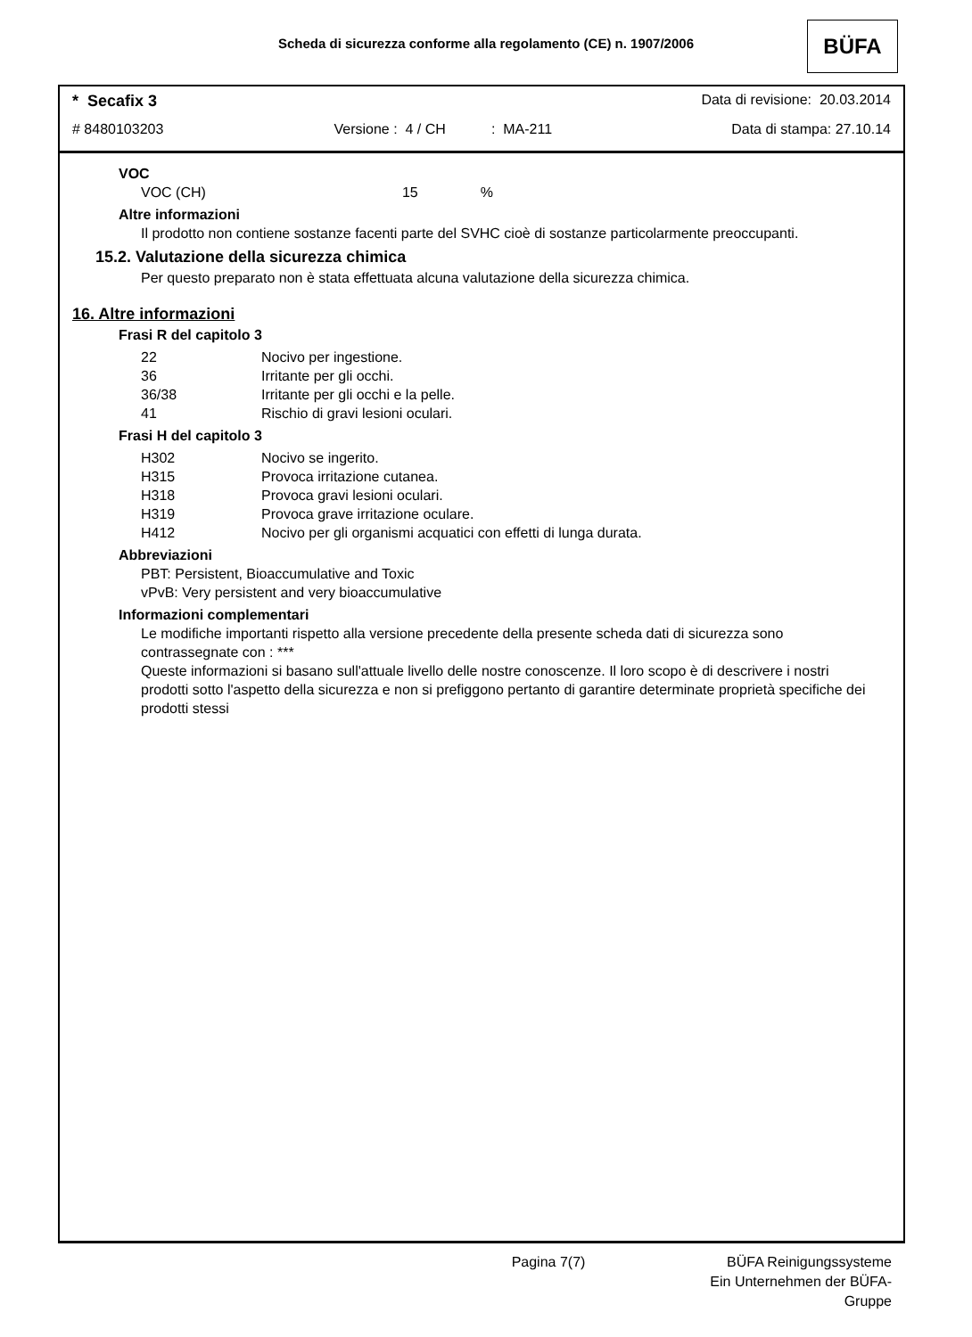Scheda di sicurezza conforme alla regolamento (CE) n. 1907/2006 BÜFA
* Secafix 3 Data di revisione: 20.03.2014
# 8480103203 Versione : 4 / CH: MA-211 Data di stampa: 27.10.14
VOC
VOC (CH) 15%
Altre informazioni
Il prodotto non contiene sostanze facenti parte del SVHC cioè di sostanze particolarmente preoccupanti.
15.2. Valutazione della sicurezza chimica
Per questo preparato non è stata effettuata alcuna valutazione della sicurezza chimica.
16. Altre informazioni
Frasi R del capitolo 3
| 22 | Nocivo per ingestione. |
| 36 | Irritante per gli occhi. |
| 36/38 | Irritante per gli occhi e la pelle. |
| 41 | Rischio di gravi lesioni oculari. |
Frasi H del capitolo 3
| H302 | Nocivo se ingerito. |
| H315 | Provoca irritazione cutanea. |
| H318 | Provoca gravi lesioni oculari. |
| H319 | Provoca grave irritazione oculare. |
| H412 | Nocivo per gli organismi acquatici con effetti di lunga durata. |
Abbreviazioni
PBT: Persistent, Bioaccumulative and Toxic
vPvB: Very persistent and very bioaccumulative
Informazioni complementari
Le modifiche importanti rispetto alla versione precedente della presente scheda dati di sicurezza sono contrassegnate con : ***
Queste informazioni si basano sull'attuale livello delle nostre conoscenze. Il loro scopo è di descrivere i nostri prodotti sotto l'aspetto della sicurezza e non si prefiggono pertanto di garantire determinate proprietà specifiche dei prodotti stessi
Pagina 7(7) BÜFA Reinigungssysteme
Ein Unternehmen der BÜFA-Gruppe